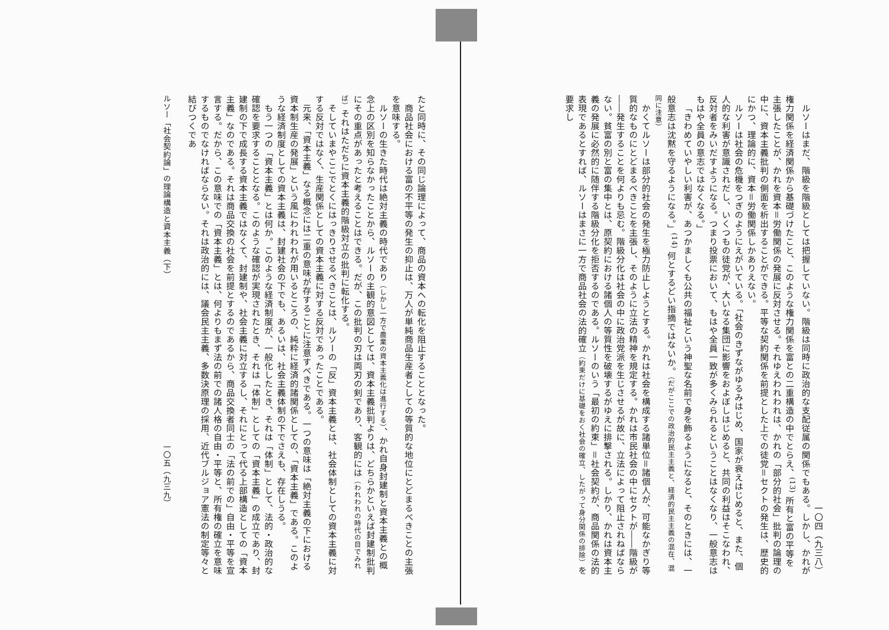一〇四（九三八）
ルソーはまだ、階級を階級としては把握していない。階級は同時に政治的な支配従属の関係でもある。しかし、かれが権力関係を経済関係から基礎づけたこと、このような権力関係を富との二重構造の中でとらえ、<sup>(13)</sup> 所有と富の平等を主張したことが、かれを資本＝労働関係の発展に反対させる。それゆえわれわれは、かれの「部分的社会」批判の論理の中に、資本主義批判の側面を析出することができる。平等な契約関係を前提とした上での徒党＝セクトの発生は、歴史的にかつ、理論的に、資本＝労働関係しかありえない。
ルソーは社会の危機をつぎのようにえがいている。「社会のきずながゆるみはじめ、国家が衰えはじめると、また、個人的な利害が意識されだし、いくつもの徒党が、大いなる集団に影響をおよぼしはじめると、共同の利益はそこなわれ、反対者をみいだすようになる。つまり投票において、もはや全員一致が多くみられるということはなくなり、一般意志はもはや全員の意志ではなくなる。」
「きわめていやしい利害が、あつかましくも公共の福祉という神聖な名前で身を飾るようになると、そのときには、一般意志は沈黙を守るようになる。」<sup>(14)</sup> 何とするどい指摘ではないか。（だがここでの政治的民主主義と、経済的民主主義の混在、混同に注意）
かくてルソーは部分的社会の発生を極力防止しようとする。かれは社会を構成する諸単位＝諸個人が、可能なかぎり等質的なものにとどまるべきことを主張し、そのように立法の精神を規定する。かれは市民社会の中にセクトが――階級が――発生することを何よりも忌む。階級分化は社会の中に政治党派を生じさせるが故に、立法によって阻止されねばならない。貧富の別と富の集中とは、原契約における諸個人の等質性を破壊するがゆえに排撃される。しかり、かれは資本主義の発展に必然的に随伴する階級分化を拒否するのである。ルソーのいう「最初の約束」＝社会契約が、商品関係の法的表現であるとすれば、ルソーはまさに一方で商品社会の法的確立（約束だけに基礎をおく社会の確立、したがって身分関係の排除）を要求し
たと同時に、その同じ論理によって、商品の資本への転化を阻止することとなった。
商品社会における富の不平等の発生の抑止は、万人が単純商品生産者としての等質的な地位にとどまるべきことの主張を意味する。
ルソーの生きた時代は絶対主義の時代であり（しかし一方で農業の資本主義化は進行する）、かれ自身封建制と資本主義との概念上の区別を知らなかったことから、ルソーの主観的意図としては、資本主義批判よりは、どちらかといえば封建制批判にその重点があったと考えることはできる。だが、この批判の刃は両刃の剣であり、客観的には（われわれの時代の目でみれば）それはただちに資本主義的階級対立の批判に転化する。
そしていまやここでとくにはっきりさせるべきことは、ルソーの「反」資本主義とは、社会体制としての資本主義に対する反対ではなく、生産関係としての資本主義に対する反対であったことである。
元来、「資本主義」なる概念には二重の意味が存することに注意すべきである。一つの意味は「絶対主義の下における資本制生産の発展」という風にわれわれが用いるところの、純粋に経済的諸関係としての、「資本主義」である。このような経済制度としての資本主義は、封建社会の下でも、あるいは、社会主義体制の下でさえも、存在しうる。
もう一つの「資本主義」とは何か。このような経済制度が、一般化したとき、それは「体制」として、法的・政治的な確認を要求することとなる。このような確認が実現されたとき、それは「体制」としての「資本主義」の成立であり、封建制の下で成長する資本主義ではなくて、封建制や、社会主義に対立するし、それにとって代る上部構造としての「資本主義」なのである。それは商品交換の社会を前提とするのであるから、商品交換者同士の「法の前での」自由・平等を宣言する。だから、この意味での「資本主義」とは、何よりもまず法の前での諸人格の自由・平等と、所有権の確立を意味するものでなければならない。それは政治的には、議会民主主義、多数決原理の採用、近代ブルジョア憲法の制定等々と結びつくであ
ルソー「社会契約論」の理論構造と資本主義（下）　　　　　　　　　　　　　　　　　　　　　一〇五（九三九）